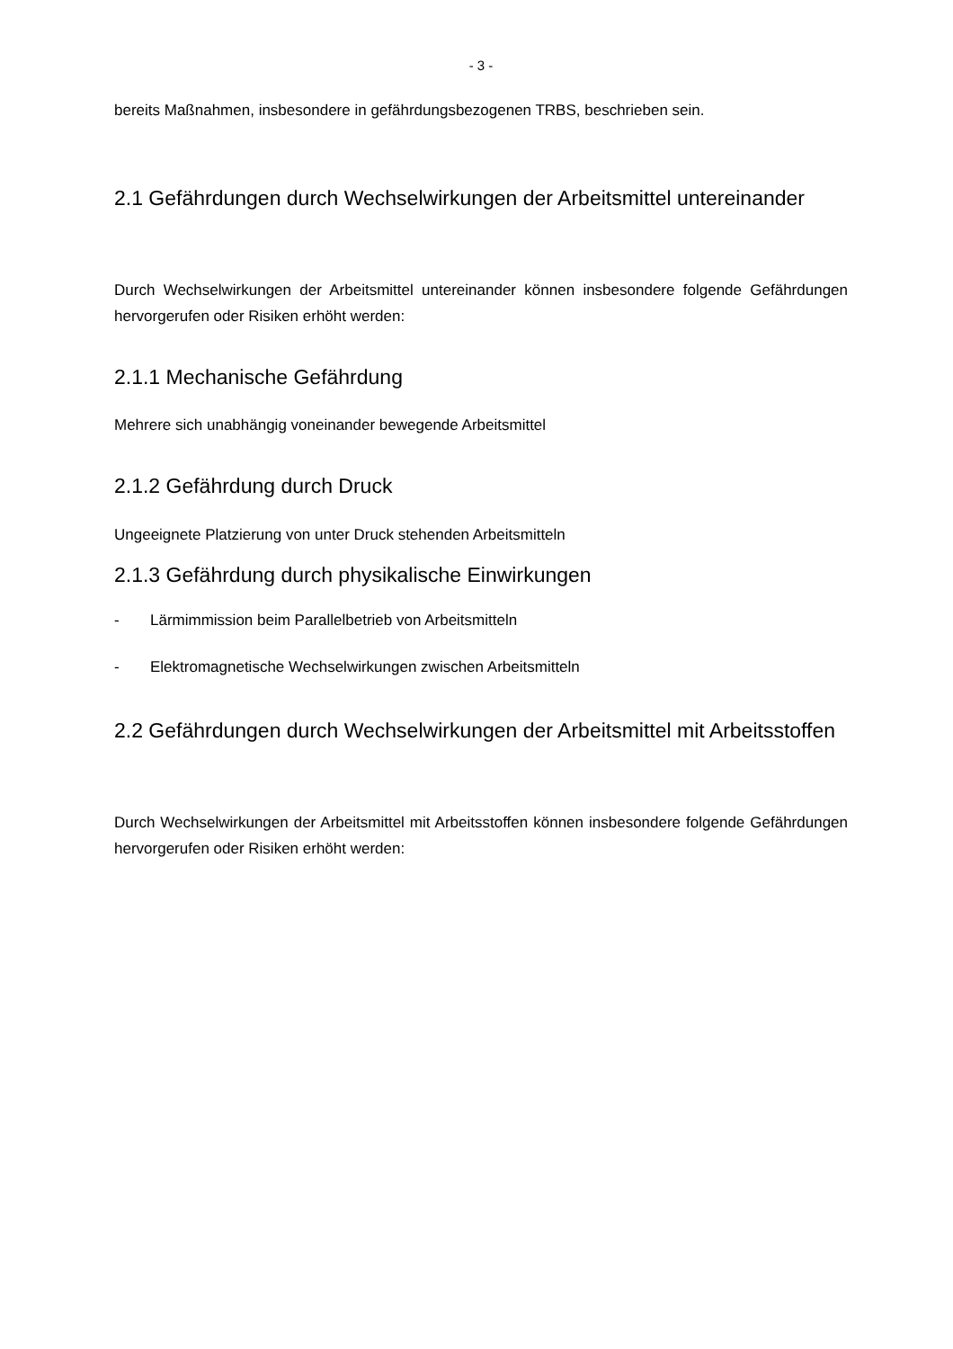- 3 -
bereits Maßnahmen, insbesondere in gefährdungsbezogenen TRBS, beschrieben sein.
2.1 Gefährdungen durch Wechselwirkungen der Arbeitsmittel untereinander
Durch Wechselwirkungen der Arbeitsmittel untereinander können insbesondere folgende Gefährdungen hervorgerufen oder Risiken erhöht werden:
2.1.1 Mechanische Gefährdung
Mehrere sich unabhängig voneinander bewegende Arbeitsmittel
2.1.2 Gefährdung durch Druck
Ungeeignete Platzierung von unter Druck stehenden Arbeitsmitteln
2.1.3 Gefährdung durch physikalische Einwirkungen
- Lärmimmission beim Parallelbetrieb von Arbeitsmitteln
- Elektromagnetische Wechselwirkungen zwischen Arbeitsmitteln
2.2 Gefährdungen durch Wechselwirkungen der Arbeitsmittel mit Arbeitsstoffen
Durch Wechselwirkungen der Arbeitsmittel mit Arbeitsstoffen können insbesondere folgende Gefährdungen hervorgerufen oder Risiken erhöht werden: